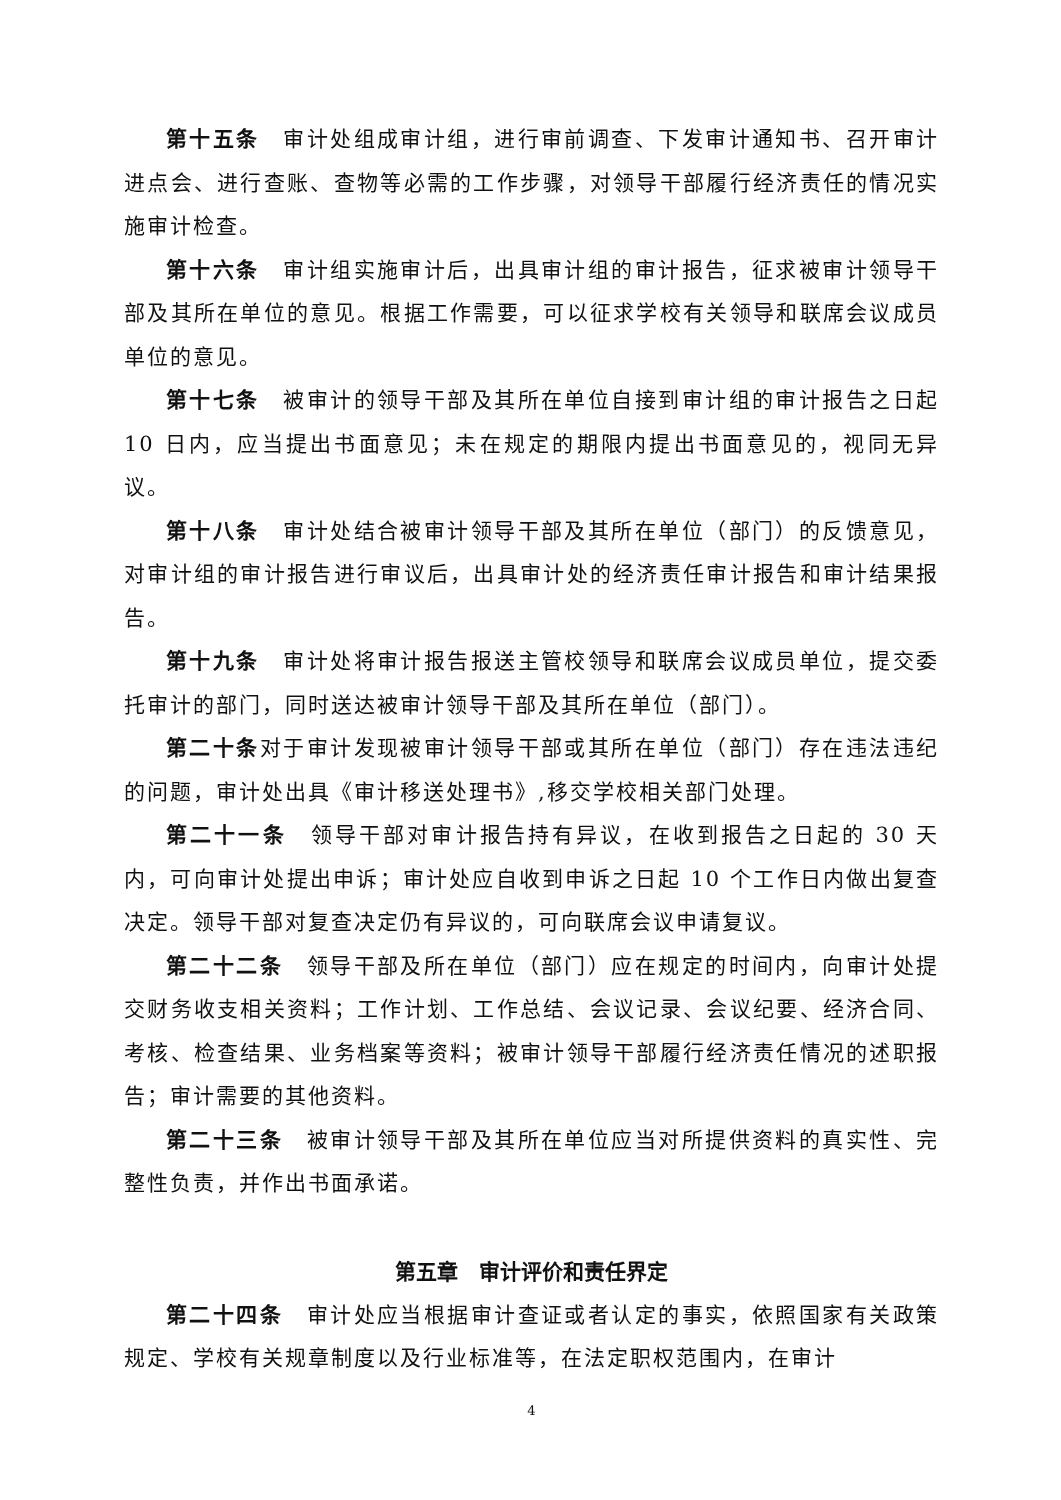第十五条　审计处组成审计组，进行审前调查、下发审计通知书、召开审计进点会、进行查账、查物等必需的工作步骤，对领导干部履行经济责任的情况实施审计检查。
第十六条　审计组实施审计后，出具审计组的审计报告，征求被审计领导干部及其所在单位的意见。根据工作需要，可以征求学校有关领导和联席会议成员单位的意见。
第十七条　被审计的领导干部及其所在单位自接到审计组的审计报告之日起 10 日内，应当提出书面意见；未在规定的期限内提出书面意见的，视同无异议。
第十八条　审计处结合被审计领导干部及其所在单位（部门）的反馈意见，对审计组的审计报告进行审议后，出具审计处的经济责任审计报告和审计结果报告。
第十九条　审计处将审计报告报送主管校领导和联席会议成员单位，提交委托审计的部门，同时送达被审计领导干部及其所在单位（部门）。
第二十条对于审计发现被审计领导干部或其所在单位（部门）存在违法违纪的问题，审计处出具《审计移送处理书》,移交学校相关部门处理。
第二十一条　领导干部对审计报告持有异议，在收到报告之日起的 30 天内，可向审计处提出申诉；审计处应自收到申诉之日起 10 个工作日内做出复查决定。领导干部对复查决定仍有异议的，可向联席会议申请复议。
第二十二条　领导干部及所在单位（部门）应在规定的时间内，向审计处提交财务收支相关资料；工作计划、工作总结、会议记录、会议纪要、经济合同、考核、检查结果、业务档案等资料；被审计领导干部履行经济责任情况的述职报告；审计需要的其他资料。
第二十三条　被审计领导干部及其所在单位应当对所提供资料的真实性、完整性负责，并作出书面承诺。
第五章　审计评价和责任界定
第二十四条　审计处应当根据审计查证或者认定的事实，依照国家有关政策规定、学校有关规章制度以及行业标准等，在法定职权范围内，在审计
4